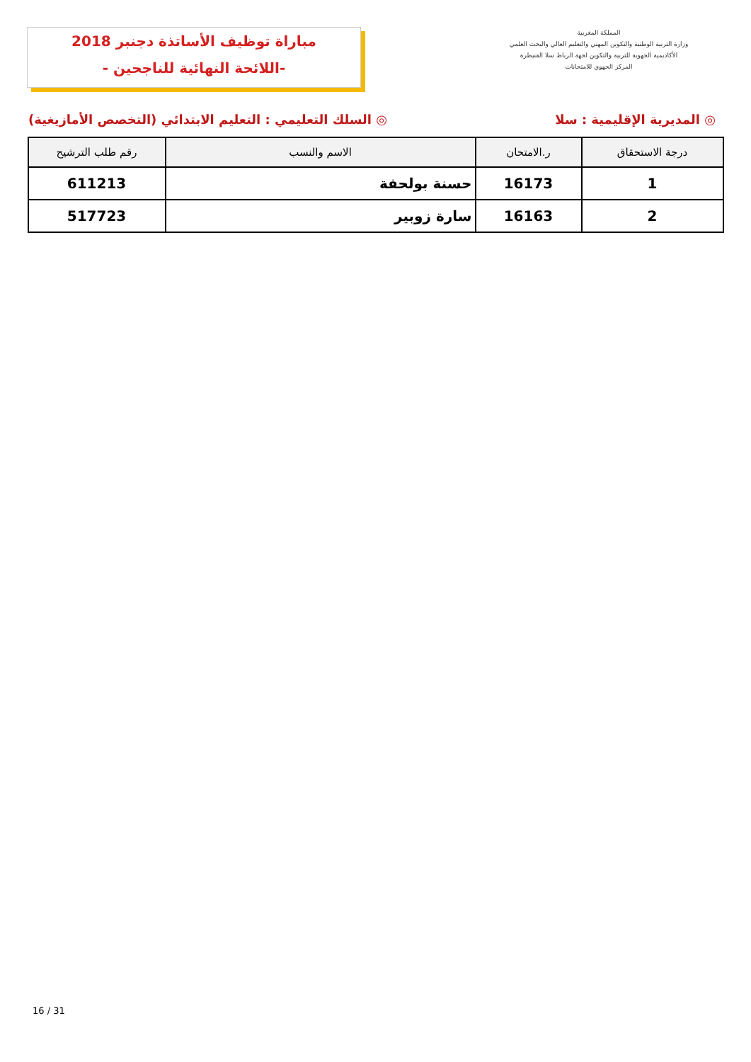مباراة توظيف الأساتذة دجنبر 2018
-اللائحة النهائية للناجحين -
المملكة المغربية
وزارة التربية الوطنية والتكوين المهني والتعليم العالي والبحث العلمي
الأكاديمية الجهوية للتربية والتكوين لجهة الرباط سلا القنيطرة
المركز الجهوي للامتحانات
◎ المديرية الإقليمية : سلا ◎ السلك التعليمي : التعليم الابتدائي (التخصص الأمازيغية)
| درجة الاستحقاق | ر.الامتحان | الاسم والنسب | رقم طلب الترشيح |
| --- | --- | --- | --- |
| 1 | 16173 | حسنة بولحفة | 611213 |
| 2 | 16163 | سارة زوبير | 517723 |
16 / 31